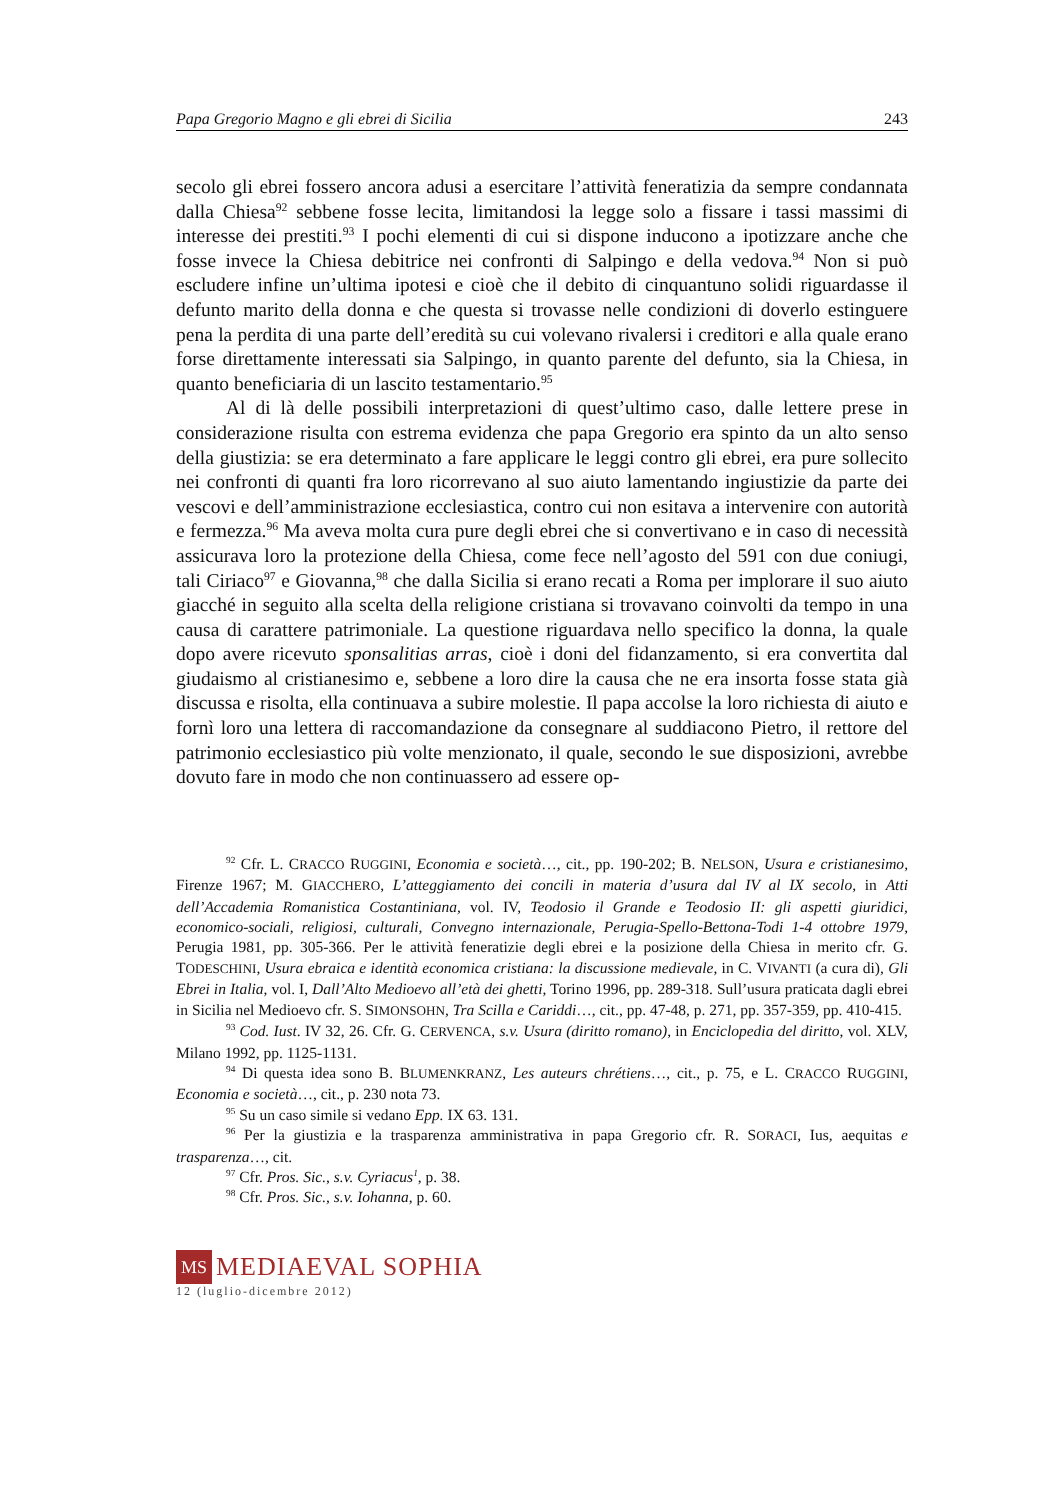Papa Gregorio Magno e gli ebrei di Sicilia 243
secolo gli ebrei fossero ancora adusi a esercitare l’attività feneratizia da sempre condannata dalla Chiesa<sup>92</sup> sebbene fosse lecita, limitandosi la legge solo a fissare i tassi massimi di interesse dei prestiti.<sup>93</sup> I pochi elementi di cui si dispone inducono a ipotizzare anche che fosse invece la Chiesa debitrice nei confronti di Salpingo e della vedova.<sup>94</sup> Non si può escludere infine un’ultima ipotesi e cioè che il debito di cinquantuno solidi riguardasse il defunto marito della donna e che questa si trovasse nelle condizioni di doverlo estinguere pena la perdita di una parte dell’eredità su cui volevano rivalersi i creditori e alla quale erano forse direttamente interessati sia Salpingo, in quanto parente del defunto, sia la Chiesa, in quanto beneficiaria di un lascito testamentario.<sup>95</sup>
Al di là delle possibili interpretazioni di quest’ultimo caso, dalle lettere prese in considerazione risulta con estrema evidenza che papa Gregorio era spinto da un alto senso della giustizia: se era determinato a fare applicare le leggi contro gli ebrei, era pure sollecito nei confronti di quanti fra loro ricorrevano al suo aiuto lamentando ingiustizie da parte dei vescovi e dell’amministrazione ecclesiastica, contro cui non esitava a intervenire con autorità e fermezza.<sup>96</sup> Ma aveva molta cura pure degli ebrei che si convertivano e in caso di necessità assicurava loro la protezione della Chiesa, come fece nell’agosto del 591 con due coniugi, tali Ciriaco<sup>97</sup> e Giovanna,<sup>98</sup> che dalla Sicilia si erano recati a Roma per implorare il suo aiuto giacché in seguito alla scelta della religione cristiana si trovavano coinvolti da tempo in una causa di carattere patrimoniale. La questione riguardava nello specifico la donna, la quale dopo avere ricevuto sponsalitias arras, cioè i doni del fidanzamento, si era convertita dal giudaismo al cristianesimo e, sebbene a loro dire la causa che ne era insorta fosse stata già discussa e risolta, ella continuava a subire molestie. Il papa accolse la loro richiesta di aiuto e fornì loro una lettera di raccomandazione da consegnare al suddiacono Pietro, il rettore del patrimonio ecclesiastico più volte menzionato, il quale, secondo le sue disposizioni, avrebbe dovuto fare in modo che non continuassero ad essere op-
<sup>92</sup> Cfr. L. CRACCO RUGGINI, Economia e società…, cit., pp. 190-202; B. NELSON, Usura e cristianesimo, Firenze 1967; M. GIACCHERO, L’atteggiamento dei concili in materia d’usura dal IV al IX secolo, in Atti dell’Accademia Romanistica Costantiniana, vol. IV, Teodosio il Grande e Teodosio II: gli aspetti giuridici, economico-sociali, religiosi, culturali, Convegno internazionale, Perugia-Spello-Bettona-Todi 1-4 ottobre 1979, Perugia 1981, pp. 305-366. Per le attività feneratizie degli ebrei e la posizione della Chiesa in merito cfr. G. TODESCHINI, Usura ebraica e identità economica cristiana: la discussione medievale, in C. VIVANTI (a cura di), Gli Ebrei in Italia, vol. I, Dall’Alto Medioevo all’età dei ghetti, Torino 1996, pp. 289-318. Sull’usura praticata dagli ebrei in Sicilia nel Medioevo cfr. S. SIMONSOHN, Tra Scilla e Cariddi…, cit., pp. 47-48, p. 271, pp. 357-359, pp. 410-415.
<sup>93</sup> Cod. Iust. IV 32, 26. Cfr. G. CERVENCA, s.v. Usura (diritto romano), in Enciclopedia del diritto, vol. XLV, Milano 1992, pp. 1125-1131.
<sup>94</sup> Di questa idea sono B. BLUMENKRANZ, Les auteurs chrétiens…, cit., p. 75, e L. CRACCO RUGGINI, Economia e società…, cit., p. 230 nota 73.
<sup>95</sup> Su un caso simile si vedano Epp. IX 63. 131.
<sup>96</sup> Per la giustizia e la trasparenza amministrativa in papa Gregorio cfr. R. SORACI, Ius, aequitas e trasparenza…, cit.
<sup>97</sup> Cfr. Pros. Sic., s.v. Cyriacus<sup>1</sup>, p. 38.
<sup>98</sup> Cfr. Pros. Sic., s.v. Iohanna, p. 60.
MS
MEDIAEVAL SOPHIA
12 (luglio-dicembre 2012)